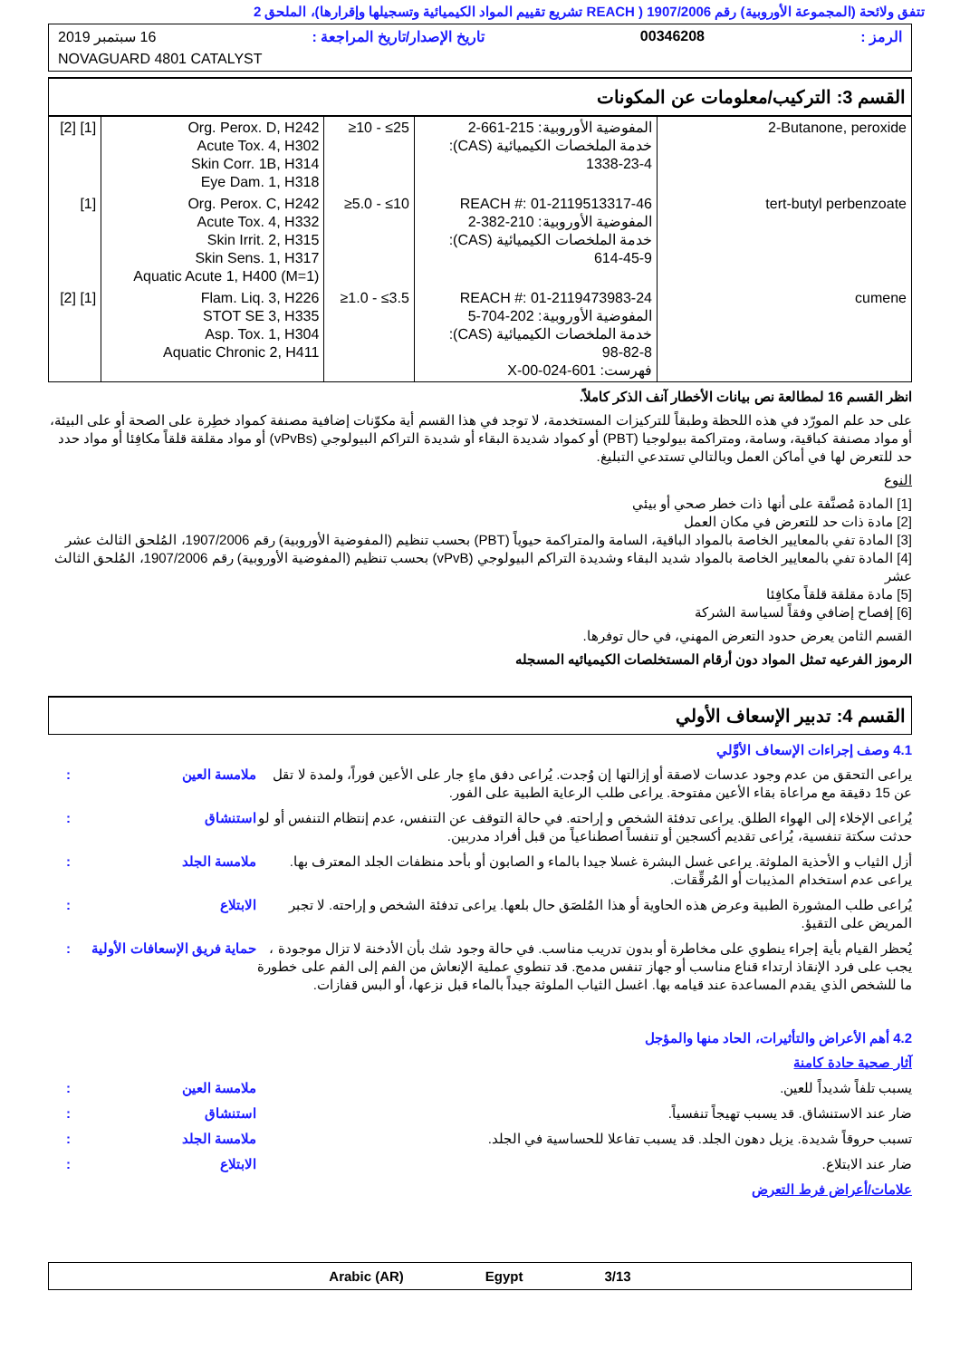تتفق ولائحة (المجموعة الأوروبية) رقم 1907/2006 ( REACH تشريع تقييم المواد الكيميائية وتسجيلها وإقرارها)، الملحق 2
الرمز : 00346208 تاريخ الإصدار/تاريخ المراجعة : 16 سبتمبر 2019
NOVAGUARD 4801 CATALYST
القسم 3: التركيب/معلومات عن المكونات
| 2-Butanone, peroxide | المفوضية الأوروبية: 215-661-2 خدمة الملخصات الكيميائية (CAS): 1338-23-4 | ≥10 - ≤25 | Org. Perox. D, H242 Acute Tox. 4, H302 Skin Corr. 1B, H314 Eye Dam. 1, H318 | [1] [2] |
| tert-butyl perbenzoate | REACH #: 01-2119513317-46 المفوضية الأوروبية: 210-382-2 خدمة الملخصات الكيميائية (CAS): 614-45-9 | ≥5.0 - ≤10 | Org. Perox. C, H242 Acute Tox. 4, H332 Skin Irrit. 2, H315 Skin Sens. 1, H317 Aquatic Acute 1, H400 (M=1) | [1] |
| cumene | REACH #: 01-2119473983-24 المفوضية الأوروبية: 202-704-5 خدمة الملخصات الكيميائية (CAS): 98-82-8 فهرست: 601-024-00-X | ≥1.0 - ≤3.5 | Flam. Liq. 3, H226 STOT SE 3, H335 Asp. Tox. 1, H304 Aquatic Chronic 2, H411 | [1] [2] |
انظر القسم 16 لمطالعة نص بيانات الأخطار آنف الذكر كاملاً.
على حد علم المورّد في هذه اللحظة وطبقاً للتركيزات المستخدمة، لا توجد في هذا القسم أية مكوّنات إضافية مصنفة كمواد خطِرة على الصحة أو على البيئة، أو مواد مصنفة كباقية، وسامة، ومتراكمة بيولوجيا (PBT) أو كمواد شديدة البقاء أو شديدة التراكم البيولوجي (vPvBs) أو مواد مقلقة قلقاً مكافِئا أو مواد حدد حد للتعرض لها في أماكن العمل وبالتالي تستدعي التبليغ.
النوع
[1] المادة مُصنَّفة على أنها ذات خطر صحي أو بيئي
[2] مادة ذات حد للتعرض في مكان العمل
[3] المادة تفي بالمعايير الخاصة بالمواد الباقية، السامة والمتراكمة حيوياً (PBT) بحسب تنظيم (المفوضية الأوروبية) رقم 1907/2006، المُلحق الثالث عشر
[4] المادة تفي بالمعايير الخاصة بالمواد شديد البقاء وشديدة التراكم البيولوجي (vPvB) بحسب تنظيم (المفوضية الأوروبية) رقم 1907/2006، المُلحق الثالث عشر
[5] مادة مقلقة قلقاً مكافِئا
[6] إفصاح إضافي وفقاً لسياسة الشركة
القسم الثامن يعرض حدود التعرض المهني، في حال توفرها.
الرموز الفرعيه تمثل المواد دون أرقام المستخلصات الكيميائيه المسجله
القسم 4: تدبير الإسعاف الأولي
4.1 وصف إجراءات الإسعاف الأوَّلي
يراعى التحقق من عدم وجود عدسات لاصقة أو إزالتها إن وُجدت. يُراعى دفق ماءٍ جار على الأعين فوراً، ولمدة لا تقل عن 15 دقيقة مع مراعاة بقاء الأعين مفتوحة. يراعى طلب الرعاية الطبية على الفور.
ملامسة العين :
يُراعى الإخلاء إلى الهواء الطلق. يراعى تدفئة الشخص و إراحته. في حالة التوقف عن التنفس، عدم إنتظام التنفس أو لو حدثت سكتة تنفسية، يُراعى تقديم أكسجين أو تنفساً اصطناعياً من قبل أفراد مدربين.
استنشاق :
أزل الثياب و الأحذية الملوثة. يراعى غسل البشرة غسلا جيدا بالماء و الصابون أو بأحد منظفات الجلد المعترف بها. يراعى عدم استخدام المذيبات أو المُرقِّقات.
ملامسة الجلد :
يُراعى طلب المشورة الطبية وعرض هذه الحاوية أو هذا المُلصَق حال بلعها. يراعى تدفئة الشخص و إراحته. لا تجبر المريض على التقيؤ.
الابتلاع :
يُحظر القيام بأية إجراء ينطوي على مخاطرة أو بدون تدريب مناسب. في حالة وجود شك بأن الأدخنة لا تزال موجودة ، يجب على فرد الإنقاذ ارتداء قناع مناسب أو جهاز تنفس مدمج. قد تنطوي عملية الإنعاش من الفم إلى الفم على خطورة ما للشخص الذي يقدم المساعدة عند قيامه بها. اغسل الثياب الملوثة جيداً بالماء قبل نزعها، أو البس قفازات.
حماية فريق الإسعافات الأولية :
4.2 أهم الأعراض والتأثيرات، الحاد منها والمؤجل
آثار صحية حادة كامنة
يسبب تلفاً شديداً للعين. ملامسة العين :
ضار عند الاستنشاق. قد يسبب تهيجاً تنفسياً.
استنشاق :
تسبب حروقاً شديدة. يزيل دهون الجلد. قد يسبب تفاعلا للحساسية في الجلد.
ملامسة الجلد :
ضار عند الابتلاع. الابتلاع :
علامات/أعراض فرط التعرض
Arabic (AR) Egypt 3/13